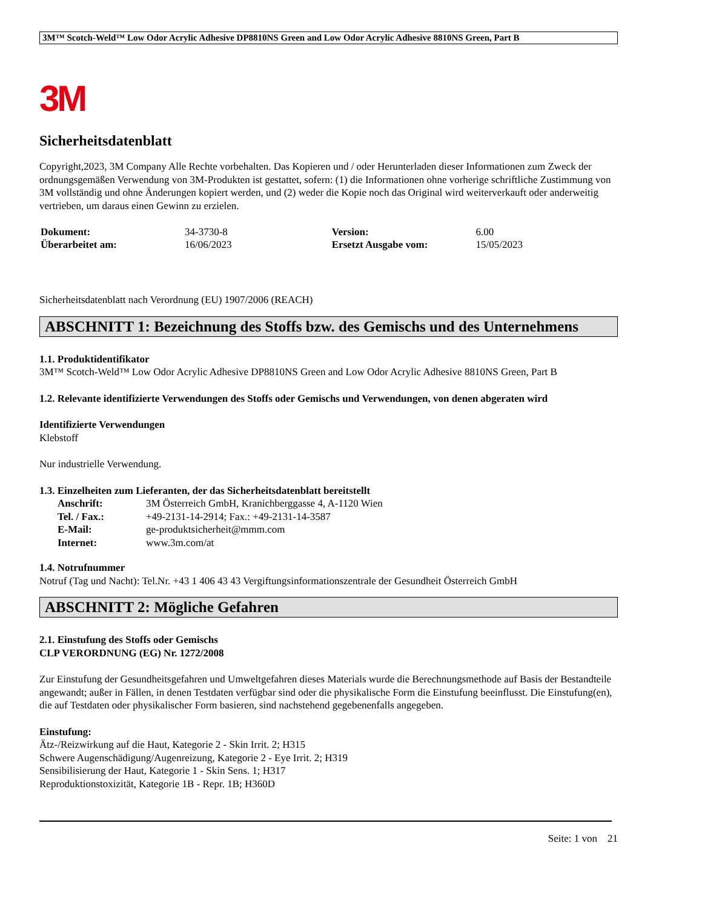3M™ Scotch-Weld™ Low Odor Acrylic Adhesive DP8810NS Green and Low Odor Acrylic Adhesive 8810NS Green, Part B
3M
Sicherheitsdatenblatt
Copyright,2023, 3M Company Alle Rechte vorbehalten. Das Kopieren und / oder Herunterladen dieser Informationen zum Zweck der ordnungsgemäßen Verwendung von 3M-Produkten ist gestattet, sofern: (1) die Informationen ohne vorherige schriftliche Zustimmung von 3M vollständig und ohne Änderungen kopiert werden, und (2) weder die Kopie noch das Original wird weiterverkauft oder anderweitig vertrieben, um daraus einen Gewinn zu erzielen.
| Dokument: | 34-3730-8 | Version: | 6.00 |
| Überarbeitet am: | 16/06/2023 | Ersetzt Ausgabe vom: | 15/05/2023 |
Sicherheitsdatenblatt nach Verordnung (EU) 1907/2006 (REACH)
ABSCHNITT 1: Bezeichnung des Stoffs bzw. des Gemischs und des Unternehmens
1.1. Produktidentifikator
3M™ Scotch-Weld™ Low Odor Acrylic Adhesive DP8810NS Green and Low Odor Acrylic Adhesive 8810NS Green, Part B
1.2. Relevante identifizierte Verwendungen des Stoffs oder Gemischs und Verwendungen, von denen abgeraten wird
Identifizierte Verwendungen
Klebstoff
Nur industrielle Verwendung.
1.3. Einzelheiten zum Lieferanten, der das Sicherheitsdatenblatt bereitstellt
| Anschrift: | 3M Österreich GmbH, Kranichberggasse 4, A-1120 Wien |
| Tel. / Fax.: | +49-2131-14-2914; Fax.: +49-2131-14-3587 |
| E-Mail: | ge-produktsicherheit@mmm.com |
| Internet: | www.3m.com/at |
1.4. Notrufnummer
Notruf (Tag und Nacht): Tel.Nr. +43 1 406 43 43 Vergiftungsinformationszentrale der Gesundheit Österreich GmbH
ABSCHNITT 2: Mögliche Gefahren
2.1. Einstufung des Stoffs oder Gemischs
CLP VERORDNUNG (EG) Nr. 1272/2008
Zur Einstufung der Gesundheitsgefahren und Umweltgefahren dieses Materials wurde die Berechnungsmethode auf Basis der Bestandteile angewandt; außer in Fällen, in denen Testdaten verfügbar sind oder die physikalische Form die Einstufung beeinflusst. Die Einstufung(en), die auf Testdaten oder physikalischer Form basieren, sind nachstehend gegebenenfalls angegeben.
Einstufung:
Ätz-/Reizwirkung auf die Haut, Kategorie 2 - Skin Irrit. 2; H315
Schwere Augenschädigung/Augenreizung, Kategorie 2 - Eye Irrit. 2; H319
Sensibilisierung der Haut, Kategorie 1 - Skin Sens. 1; H317
Reproduktionstoxizität, Kategorie 1B - Repr. 1B; H360D
Seite: 1 von 21